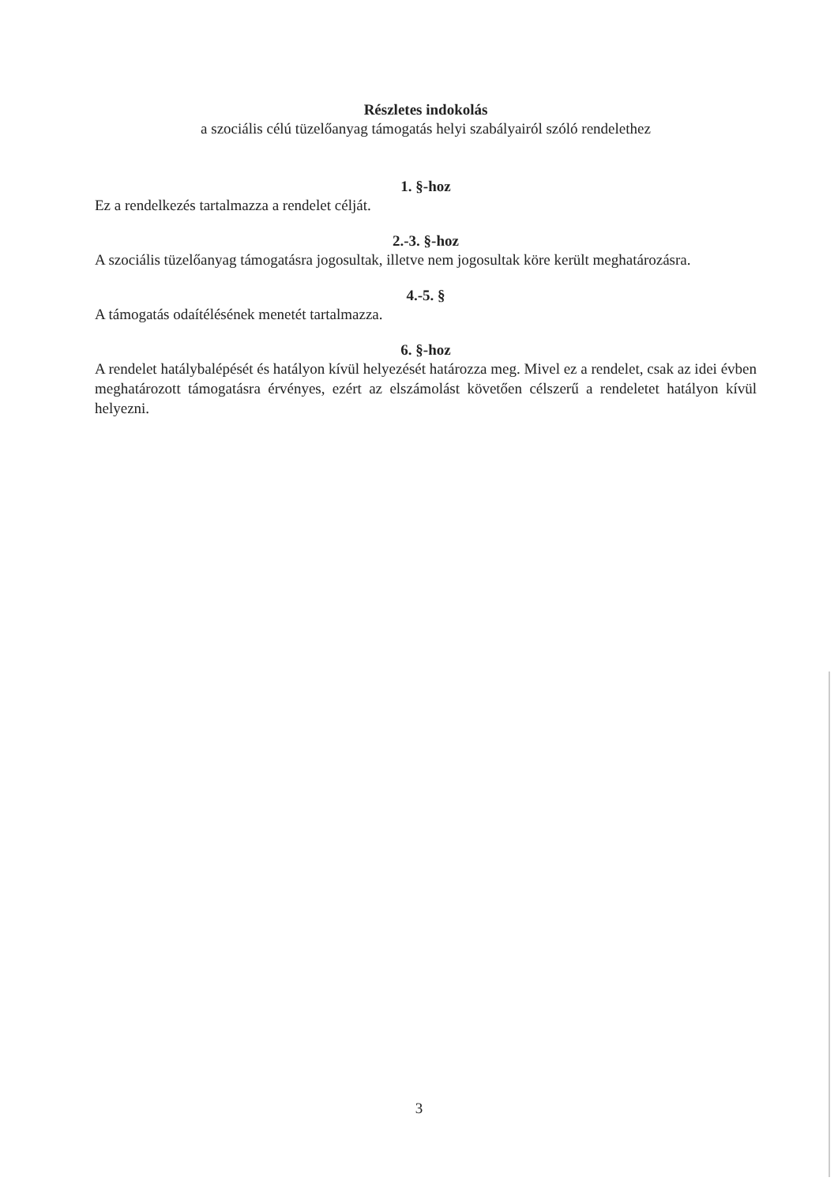Részletes indokolás
a szociális célú tüzelőanyag támogatás helyi szabályairól szóló rendelethez
1. §-hoz
Ez a rendelkezés tartalmazza a rendelet célját.
2.-3. §-hoz
A szociális tüzelőanyag támogatásra jogosultak, illetve nem jogosultak köre került meghatározásra.
4.-5. §
A támogatás odaítélésének menetét tartalmazza.
6. §-hoz
A rendelet hatálybalépését és hatályon kívül helyezését határozza meg. Mivel ez a rendelet, csak az idei évben meghatározott támogatásra érvényes, ezért az elszámolást követően célszerű a rendeletet hatályon kívül helyezni.
3